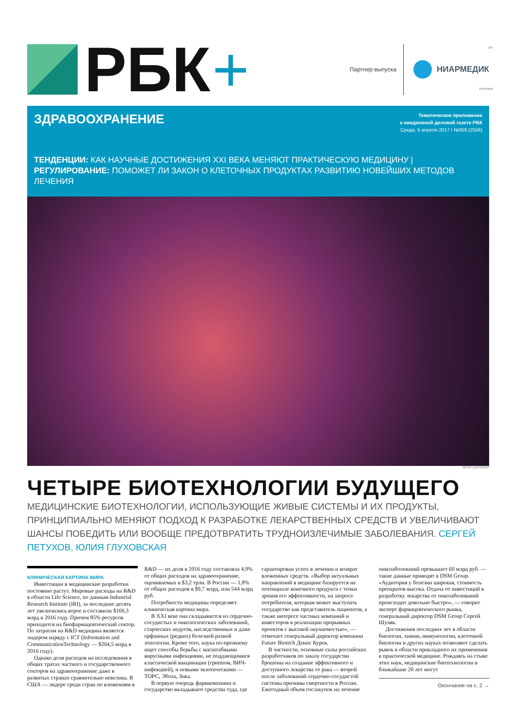18+
РЕКЛАМА
РБК +
Партнер выпуска
НИАРМЕДИК
ЗДРАВООХРАНЕНИЕ
Тематическое приложение
к ежедневной деловой газете РБК
Среда, 5 апреля 2017 I №059 (2556)
ТЕНДЕНЦИИ: КАК НАУЧНЫЕ ДОСТИЖЕНИЯ XXI ВЕКА МЕНЯЮТ ПРАКТИЧЕСКУЮ МЕДИЦИНУ | РЕГУЛИРОВАНИЕ: ПОМОЖЕТ ЛИ ЗАКОН О КЛЕТОЧНЫХ ПРОДУКТАХ РАЗВИТИЮ НОВЕЙШИХ МЕТОДОВ ЛЕЧЕНИЯ
ФОТО: EASTNEWS
ЧЕТЫРЕ БИОТЕХНОЛОГИИ БУДУЩЕГО
МЕДИЦИНСКИЕ БИОТЕХНОЛОГИИ, ИСПОЛЬЗУЮЩИЕ ЖИВЫЕ СИСТЕМЫ И ИХ ПРОДУКТЫ, ПРИНЦИПИАЛЬНО МЕНЯЮТ ПОДХОД К РАЗРАБОТКЕ ЛЕКАРСТВЕННЫХ СРЕДСТВ И УВЕЛИЧИВАЮТ ШАНСЫ ПОБЕДИТЬ ИЛИ ВООБЩЕ ПРЕДОТВРАТИТЬ ТРУДНОИЗЛЕЧИМЫЕ ЗАБОЛЕВАНИЯ. СЕРГЕЙ ПЕТУХОВ, ЮЛИЯ ГЛУХОВСКАЯ
КЛИНИЧЕСКАЯ КАРТИНА МИРА
Инвестиции в медицинские разработки постоянно растут. Мировые расходы на R&D в области Life Science, по данным Industrial Research Institute (IRI), за последние десять лет увеличились втрое и составили $169,3 млрд в 2016 году. Причем 85% ресурсов приходится на биофармацевтический сектор. По затратам на R&D медицина является лидером наряду с ICT (Information and CommunicationTechnology — $204,5 млрд в 2016 году).
Однако доля расходов на исследования в общих тратах частного и государственного секторов на здравоохранение даже в развитых странах сравнительно невелика. В США — лидере среди стран по вложениям в R&D — их доля в 2016 году составляла 4,9% от общих расходов на здравоохранение, оцениваемых в $3,2 трлн. В России — 1,8% от общих расходов в $9,7 млрд, или 544 млрд руб.
Потребности медицины определяет клиническая картина мира.
В XXI веке она складывается из сердечно-сосудистых и онкологических заболеваний, старческих недугов, наследственных и даже орфанных (редких) болезней разной этиологии. Кроме того, наука по-прежнему ищет способы борьбы с масштабными вирусными инфекциями, не поддающимися классической вакцинации (гриппом, ВИЧ-инфекцией), и новыми экзотическими — ТОРС, Эбола, Зика.
В первую очередь фармкомпании и государство вкладывают средства туда, где гарантирован успех в лечении и возврат вложенных средств. «Выбор актуальных направлений в медицине базируется на потенциале конечного продукта с точки зрения его эффективности, на запросе потребителя, которым может выступать государство как представитель пациентов, а также интересе частных компаний и инвесторов в реализации прорывных проектов с высокой окупаемостью», — отмечает генеральный директор компании Future Biotech Денис Курек.
В частности, основные силы российских разработчиков по заказу государства брошены на создание эффективного и доступного лекарства от рака — второй после заболеваний сердечно-сосудистой системы причины смертности в России. Ежегодный объем госзакупок на лечение онкозаболеваний превышает 60 млрд руб. — такие данные приводят в DSM Group. «Аудитория у болезни широкая, стоимость препаратов высока. Отдача от инвестиций в разработку лекарства от онкозаболеваний происходит довольно быстро», — говорит эксперт фармацевтического рынка, генеральный директор DSM Group Сергей Шуляк.
Достижения последних лет в области биологии, химии, иммунологии, клеточной биологии и других науках позволяют сделать рывок в области прикладного их применения в практической медицине. Рождаясь на стыке этих наук, медицинские биотехнологии в ближайшие 20 лет могут
Окончание на с. 2 →